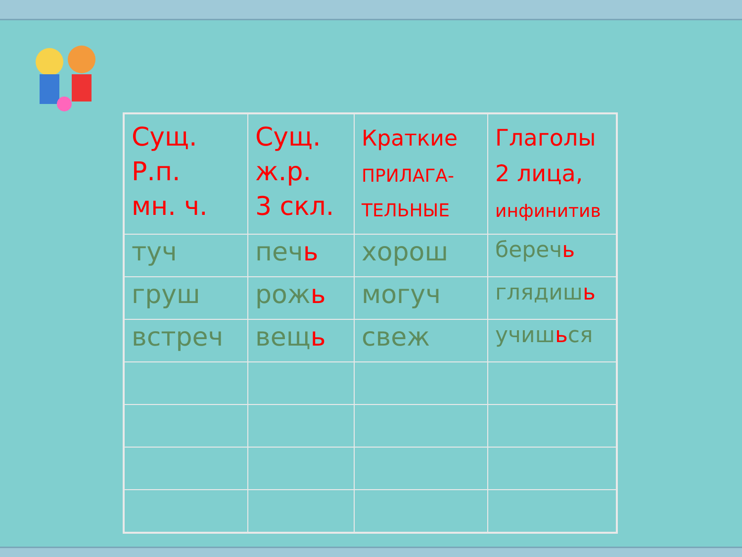| Сущ. Р.п. мн. ч. | Сущ. ж.р. 3 скл. | Краткие ПРИЛАГА- ТЕЛЬНЫЕ | Глаголы 2 лица, инфинитив |
| туч | печ ь | хорош | береч ь |
| груш | рож ь | могуч | глядиш ь |
| встреч | вещ ь | свеж | учиш ь ся |